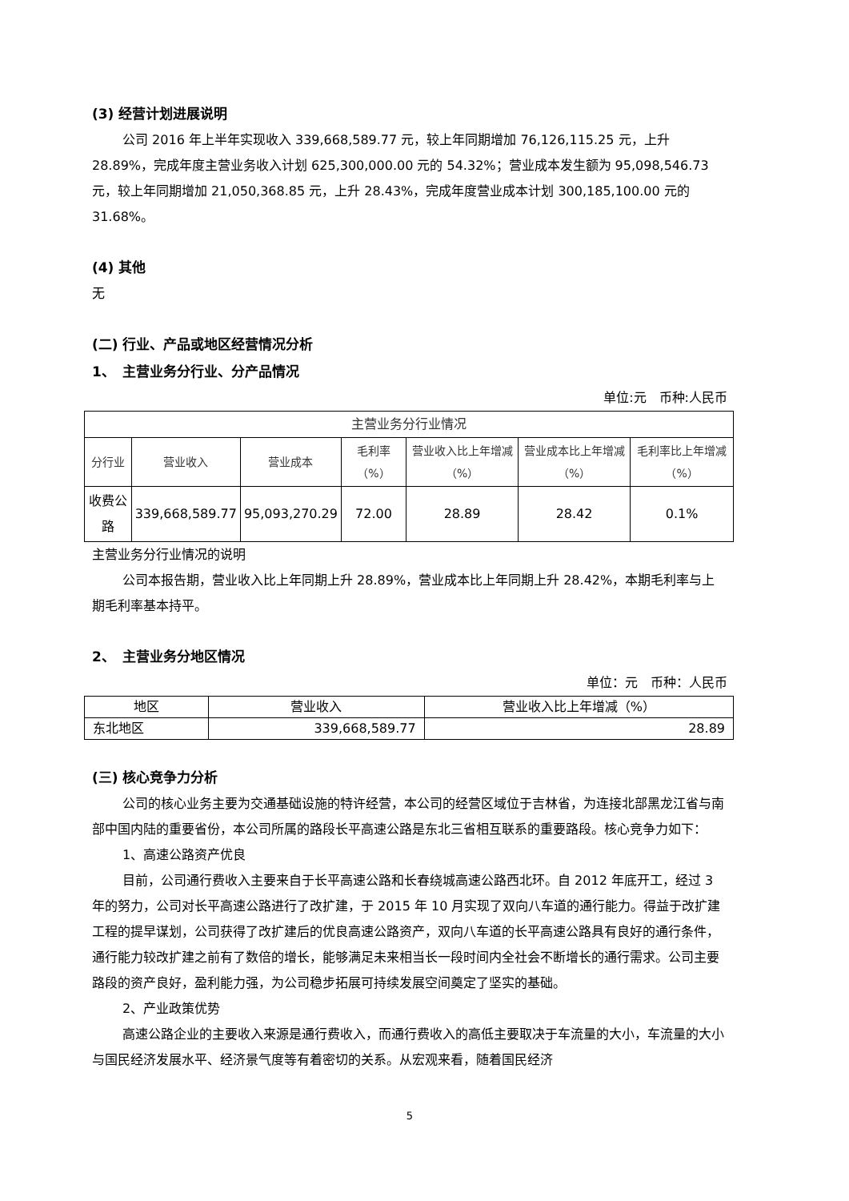(3) 经营计划进展说明
公司 2016 年上半年实现收入 339,668,589.77 元，较上年同期增加 76,126,115.25 元，上升 28.89%，完成年度主营业务收入计划 625,300,000.00 元的 54.32%；营业成本发生额为 95,098,546.73 元，较上年同期增加 21,050,368.85 元，上升 28.43%，完成年度营业成本计划 300,185,100.00 元的 31.68%。
(4) 其他
无
(二) 行业、产品或地区经营情况分析
1、　主营业务分行业、分产品情况
单位:元　币种:人民币
| 主营业务分行业情况 | | | | | | |
| --- | --- | --- | --- | --- | --- | --- |
| 分行业 | 营业收入 | 营业成本 | 毛利率（%） | 营业收入比上年增减（%） | 营业成本比上年增减（%） | 毛利率比上年增减（%） |
| 收费公路 | 339,668,589.77 | 95,093,270.29 | 72.00 | 28.89 | 28.42 | 0.1% |
主营业务分行业情况的说明
公司本报告期，营业收入比上年同期上升 28.89%，营业成本比上年同期上升 28.42%，本期毛利率与上期毛利率基本持平。
2、　主营业务分地区情况
单位：元　币种：人民币
| 地区 | 营业收入 | 营业收入比上年增减（%） |
| --- | --- | --- |
| 东北地区 | 339,668,589.77 | 28.89 |
(三) 核心竞争力分析
公司的核心业务主要为交通基础设施的特许经营，本公司的经营区域位于吉林省，为连接北部黑龙江省与南部中国内陆的重要省份，本公司所属的路段长平高速公路是东北三省相互联系的重要路段。核心竞争力如下：
1、高速公路资产优良
目前，公司通行费收入主要来自于长平高速公路和长春绕城高速公路西北环。自 2012 年底开工，经过 3 年的努力，公司对长平高速公路进行了改扩建，于 2015 年 10 月实现了双向八车道的通行能力。得益于改扩建工程的提早谋划，公司获得了改扩建后的优良高速公路资产，双向八车道的长平高速公路具有良好的通行条件，通行能力较改扩建之前有了数倍的增长，能够满足未来相当长一段时间内全社会不断增长的通行需求。公司主要路段的资产良好，盈利能力强，为公司稳步拓展可持续发展空间奠定了坚实的基础。
2、产业政策优势
高速公路企业的主要收入来源是通行费收入，而通行费收入的高低主要取决于车流量的大小，车流量的大小与国民经济发展水平、经济景气度等有着密切的关系。从宏观来看，随着国民经济
5